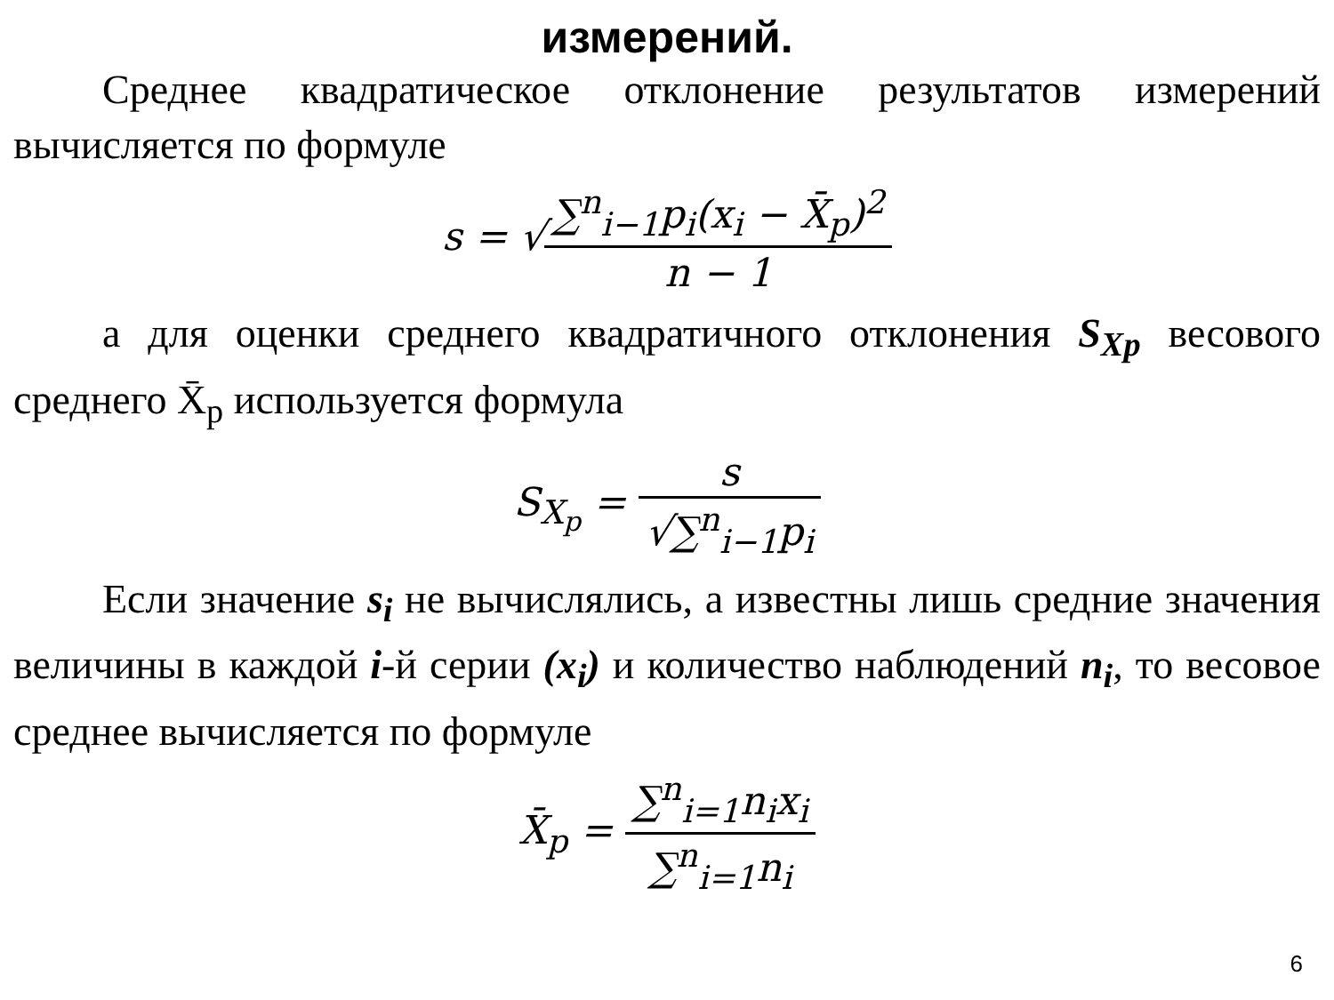измерений.
Среднее квадратическое отклонение результатов измерений вычисляется по формуле
s = √∑<sup>n</sup><sub>i−1</sub>p<sub>i</sub>(x<sub>i</sub> − X̄<sub>p</sub>)<sup>2</sup> n − 1
а для оценки среднего квадратичного отклонения S<sub>Xp</sub> весового среднего X̄<sub>p</sub> используется формула
S<sub>X<sub>p</sub></sub> = s √∑<sup>n</sup><sub>i−1</sub>p<sub>i</sub>
Если значение s<sub>i</sub> не вычислялись, а известны лишь средние значения величины в каждой i-й серии (x<sub>i</sub>) и количество наблюдений n<sub>i</sub>, то весовое среднее вычисляется по формуле
X̄<sub>p</sub> = ∑<sup>n</sup><sub>i=1</sub>n<sub>i</sub>x<sub>i</sub> ∑<sup>n</sup><sub>i=1</sub>n<sub>i</sub>
6